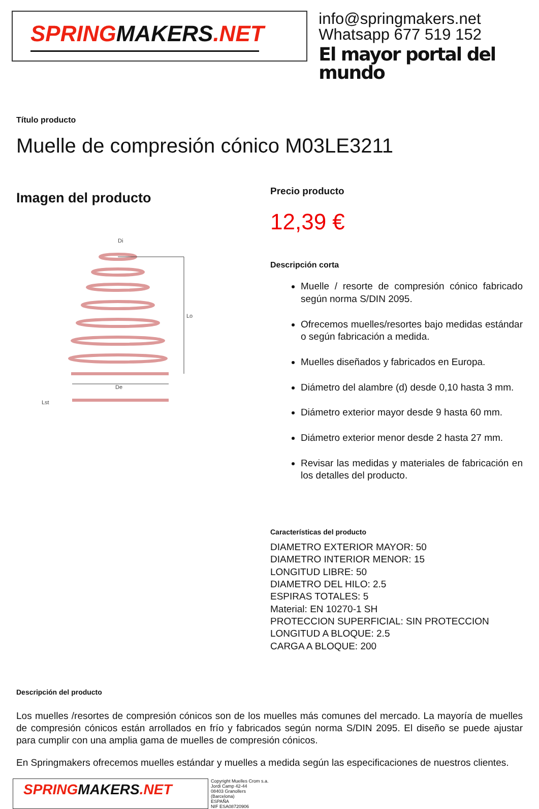SPRINGMAKERS.NET
info@springmakers.net
Whatsapp 677 519 152
El mayor portal del mundo
Título producto
Muelle de compresión cónico M03LE3211
Imagen del producto
De
Lo
Di
Lst
Precio producto
12,39 €
Descripción corta
Muelle / resorte de compresión cónico fabricado según norma S/DIN 2095.
Ofrecemos muelles/resortes bajo medidas estándar o según fabricación a medida.
Muelles diseñados y fabricados en Europa.
Diámetro del alambre (d) desde 0,10 hasta 3 mm.
Diámetro exterior mayor desde 9 hasta 60 mm.
Diámetro exterior menor desde 2 hasta 27 mm.
Revisar las medidas y materiales de fabricación en los detalles del producto.
Características del producto
DIAMETRO EXTERIOR MAYOR: 50
DIAMETRO INTERIOR MENOR: 15
LONGITUD LIBRE: 50
DIAMETRO DEL HILO: 2.5
ESPIRAS TOTALES: 5
Material: EN 10270-1 SH
PROTECCION SUPERFICIAL: SIN PROTECCION
LONGITUD A BLOQUE: 2.5
CARGA A BLOQUE: 200
Descripción del producto
Los muelles /resortes de compresión cónicos son de los muelles más comunes del mercado. La mayoría de muelles de compresión cónicos están arrollados en frío y fabricados según norma S/DIN 2095. El diseño se puede ajustar para cumplir con una amplia gama de muelles de compresión cónicos.
En Springmakers ofrecemos muelles estándar y muelles a medida según las especificaciones de nuestros clientes.
SPRINGMAKERS.NET
Copyright Muelles Crom s.a.
Jordi Camp 42-44
08403 Granollers
(Barcelona)
ESPAÑA
NIF ESA08720906